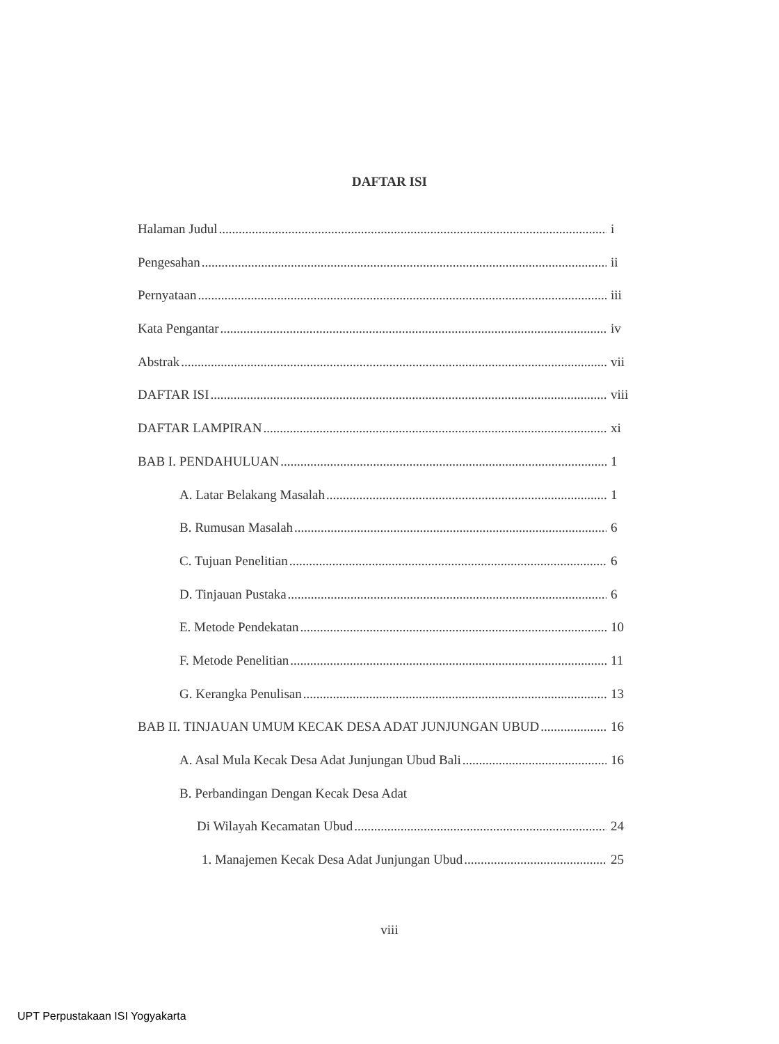DAFTAR ISI
Halaman Judul i
Pengesahan ii
Pernyataan iii
Kata Pengantar iv
Abstrak vii
DAFTAR ISI viii
DAFTAR LAMPIRAN xi
BAB I. PENDAHULUAN 1
A. Latar Belakang Masalah 1
B. Rumusan Masalah 6
C. Tujuan Penelitian 6
D. Tinjauan Pustaka 6
E. Metode Pendekatan 10
F. Metode Penelitian 11
G. Kerangka Penulisan 13
BAB II. TINJAUAN UMUM KECAK DESA ADAT JUNJUNGAN UBUD 16
A. Asal Mula Kecak Desa Adat Junjungan Ubud Bali 16
B. Perbandingan Dengan Kecak Desa Adat
Di Wilayah Kecamatan Ubud 24
1. Manajemen Kecak Desa Adat Junjungan Ubud 25
viii
UPT Perpustakaan ISI Yogyakarta